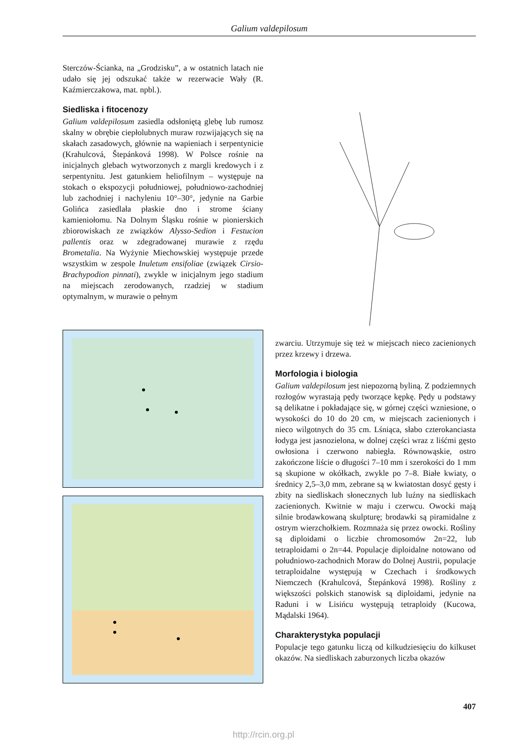Galium valdepilosum
Sterczów-Ścianka, na „Grodzisku”, a w ostatnich latach nie udało się jej odszukać także w rezerwacie Wały (R. Kaźmierczakowa, mat. npbl.).
Siedliska i fitocenozy
Galium valdepilosum zasiedla odsłoniętą glebę lub rumosz skalny w obrębie ciepłolubnych muraw rozwijających się na skałach zasadowych, głównie na wapieniach i serpentynicie (Krahulcová, Štepánková 1998). W Polsce rośnie na inicjalnych glebach wytworzonych z margli kredowych i z serpentynitu. Jest gatunkiem heliofilnym – występuje na stokach o ekspozycji południowej, południowo-zachodniej lub zachodniej i nachyleniu 10°–30°, jedynie na Garbie Golińca zasiedlała płaskie dno i strome ściany kamieniołomu. Na Dolnym Śląsku rośnie w pionierskich zbiorowiskach ze związków Alysso-Sedion i Festucion pallentis oraz w zdegradowanej murawie z rzędu Brometalia. Na Wyżynie Miechowskiej występuje przede wszystkim w zespole Inuletum ensifoliae (związek Cirsio-Brachypodion pinnati), zwykle w inicjalnym jego stadium na miejscach zerodowanych, rzadziej w stadium optymalnym, w murawie o pełnym
zwarciu. Utrzymuje się też w miejscach nieco zacienionych przez krzewy i drzewa.
Morfologia i biologia
Galium valdepilosum jest niepozorną byliną. Z podziemnych rozłogów wyrastają pędy tworzące kępkę. Pędy u podstawy są delikatne i pokładające się, w górnej części wzniesione, o wysokości do 10 do 20 cm, w miejscach zacienionych i nieco wilgotnych do 35 cm. Lśniąca, słabo czterokanciasta łodyga jest jasnozielona, w dolnej części wraz z liśćmi gęsto owłosiona i czerwono nabiegła. Równowąskie, ostro zakończone liście o długości 7–10 mm i szerokości do 1 mm są skupione w okółkach, zwykle po 7–8. Białe kwiaty, o średnicy 2,5–3,0 mm, zebrane są w kwiatostan dosyć gęsty i zbity na siedliskach słonecznych lub luźny na siedliskach zacienionych. Kwitnie w maju i czerwcu. Owocki mają silnie brodawkowaną skulpturę; brodawki są piramidalne z ostrym wierzchołkiem. Rozmnaża się przez owocki. Rośliny są diploidami o liczbie chromosomów 2n=22, lub tetraploidami o 2n=44. Populacje diploidalne notowano od południowo-zachodnich Moraw do Dolnej Austrii, populacje tetraploidalne występują w Czechach i środkowych Niemczech (Krahulcová, Štepánková 1998). Rośliny z większości polskich stanowisk są diploidami, jedynie na Raduni i w Lisińcu występują tetraploidy (Kucowa, Mądalski 1964).
Charakterystyka populacji
Populacje tego gatunku liczą od kilkudziesięciu do kilkuset okazów. Na siedliskach zaburzonych liczba okazów
407
http://rcin.org.pl